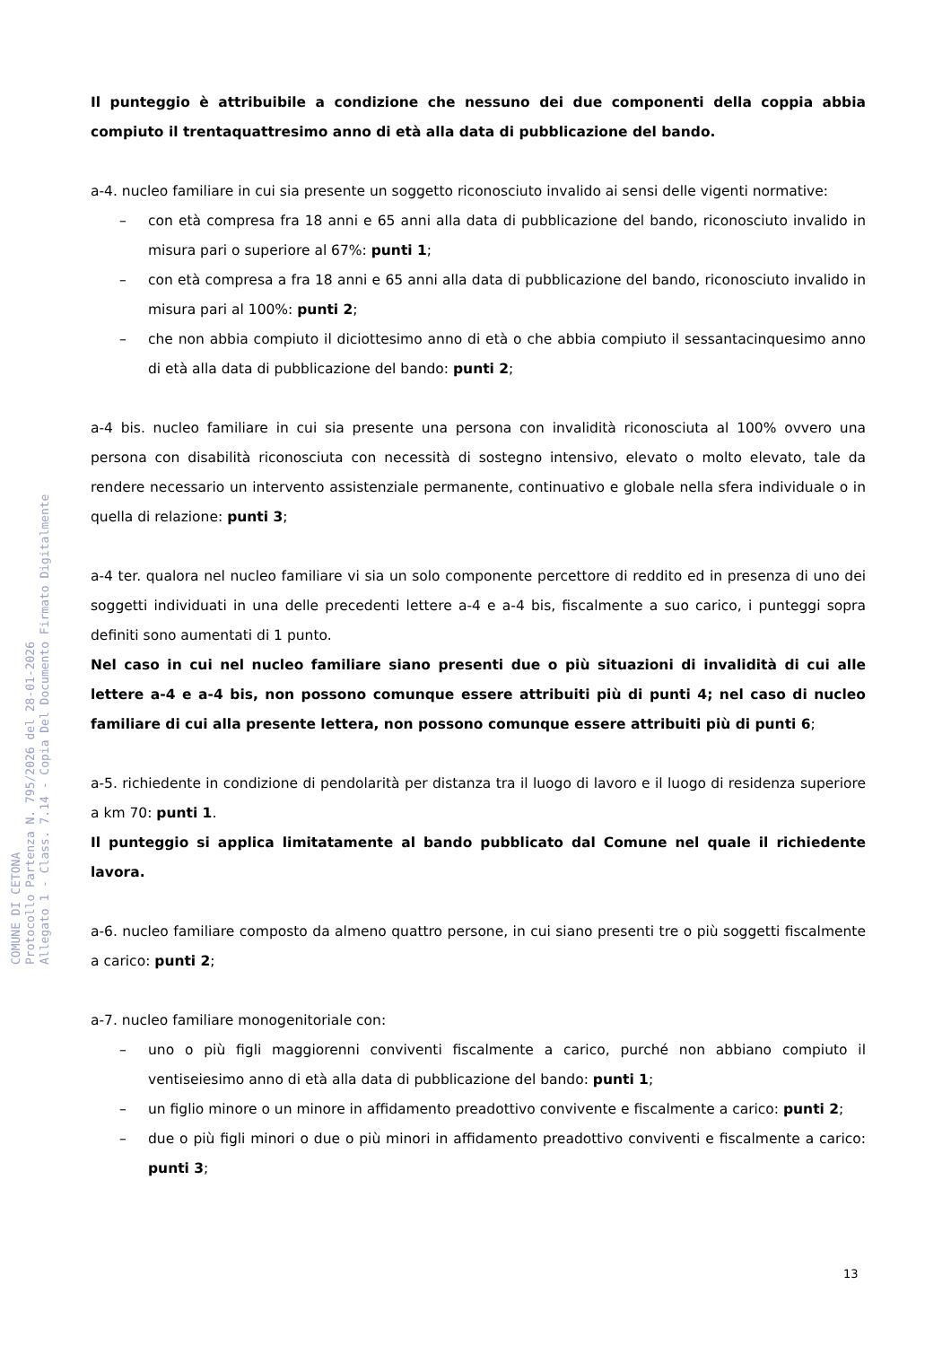COMUNE DI CETONA
Protocollo Partenza N. 795/2026 del 28-01-2026
Allegato 1 - Class. 7.14 - Copia Del Documento Firmato Digitalmente
Il punteggio è attribuibile a condizione che nessuno dei due componenti della coppia abbia compiuto il trentaquattresimo anno di età alla data di pubblicazione del bando.
a-4. nucleo familiare in cui sia presente un soggetto riconosciuto invalido ai sensi delle vigenti normative:
– con età compresa fra 18 anni e 65 anni alla data di pubblicazione del bando, riconosciuto invalido in misura pari o superiore al 67%: punti 1;
– con età compresa a fra 18 anni e 65 anni alla data di pubblicazione del bando, riconosciuto invalido in misura pari al 100%: punti 2;
– che non abbia compiuto il diciottesimo anno di età o che abbia compiuto il sessantacinquesimo anno di età alla data di pubblicazione del bando: punti 2;
a-4 bis. nucleo familiare in cui sia presente una persona con invalidità riconosciuta al 100% ovvero una persona con disabilità riconosciuta con necessità di sostegno intensivo, elevato o molto elevato, tale da rendere necessario un intervento assistenziale permanente, continuativo e globale nella sfera individuale o in quella di relazione: punti 3;
a-4 ter. qualora nel nucleo familiare vi sia un solo componente percettore di reddito ed in presenza di uno dei soggetti individuati in una delle precedenti lettere a-4 e a-4 bis, fiscalmente a suo carico, i punteggi sopra definiti sono aumentati di 1 punto.
Nel caso in cui nel nucleo familiare siano presenti due o più situazioni di invalidità di cui alle lettere a-4 e a-4 bis, non possono comunque essere attribuiti più di punti 4; nel caso di nucleo familiare di cui alla presente lettera, non possono comunque essere attribuiti più di punti 6;
a-5. richiedente in condizione di pendolarità per distanza tra il luogo di lavoro e il luogo di residenza superiore a km 70: punti 1.
Il punteggio si applica limitatamente al bando pubblicato dal Comune nel quale il richiedente lavora.
a-6. nucleo familiare composto da almeno quattro persone, in cui siano presenti tre o più soggetti fiscalmente a carico: punti 2;
a-7. nucleo familiare monogenitoriale con:
– uno o più figli maggiorenni conviventi fiscalmente a carico, purché non abbiano compiuto il ventiseiesimo anno di età alla data di pubblicazione del bando: punti 1;
– un figlio minore o un minore in affidamento preadottivo convivente e fiscalmente a carico: punti 2;
– due o più figli minori o due o più minori in affidamento preadottivo conviventi e fiscalmente a carico: punti 3;
13